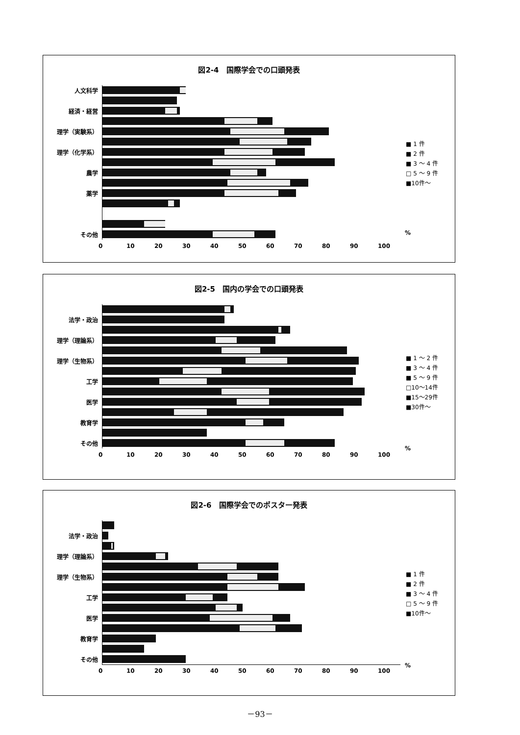図2-4　国際学会での口頭発表
人文科学
経済・経営
理学（実験系）
理学（化学系）
農学
薬学
その他
0 10 20 30 40 50 60 70 80 90 100
■ 1 件
■ 2 件
■ 3 ～ 4 件
□ 5 ～ 9 件
■10件～
%
図2-5　国内の学会での口頭発表
法学・政治
理学（理論系）
理学（生物系）
工学
医学
教育学
その他
0 10 20 30 40 50 60 70 80 90 100
■ 1 ～ 2 件
■ 3 ～ 4 件
■ 5 ～ 9 件
□10～14件
■15～29件
■30件～
%
図2-6　国際学会でのポスター発表
法学・政治
理学（理論系）
理学（生物系）
工学
医学
教育学
その他
0 10 20 30 40 50 60 70 80 90 100
■ 1 件
■ 2 件
■ 3 ～ 4 件
□ 5 ～ 9 件
■10件～
%
－93－